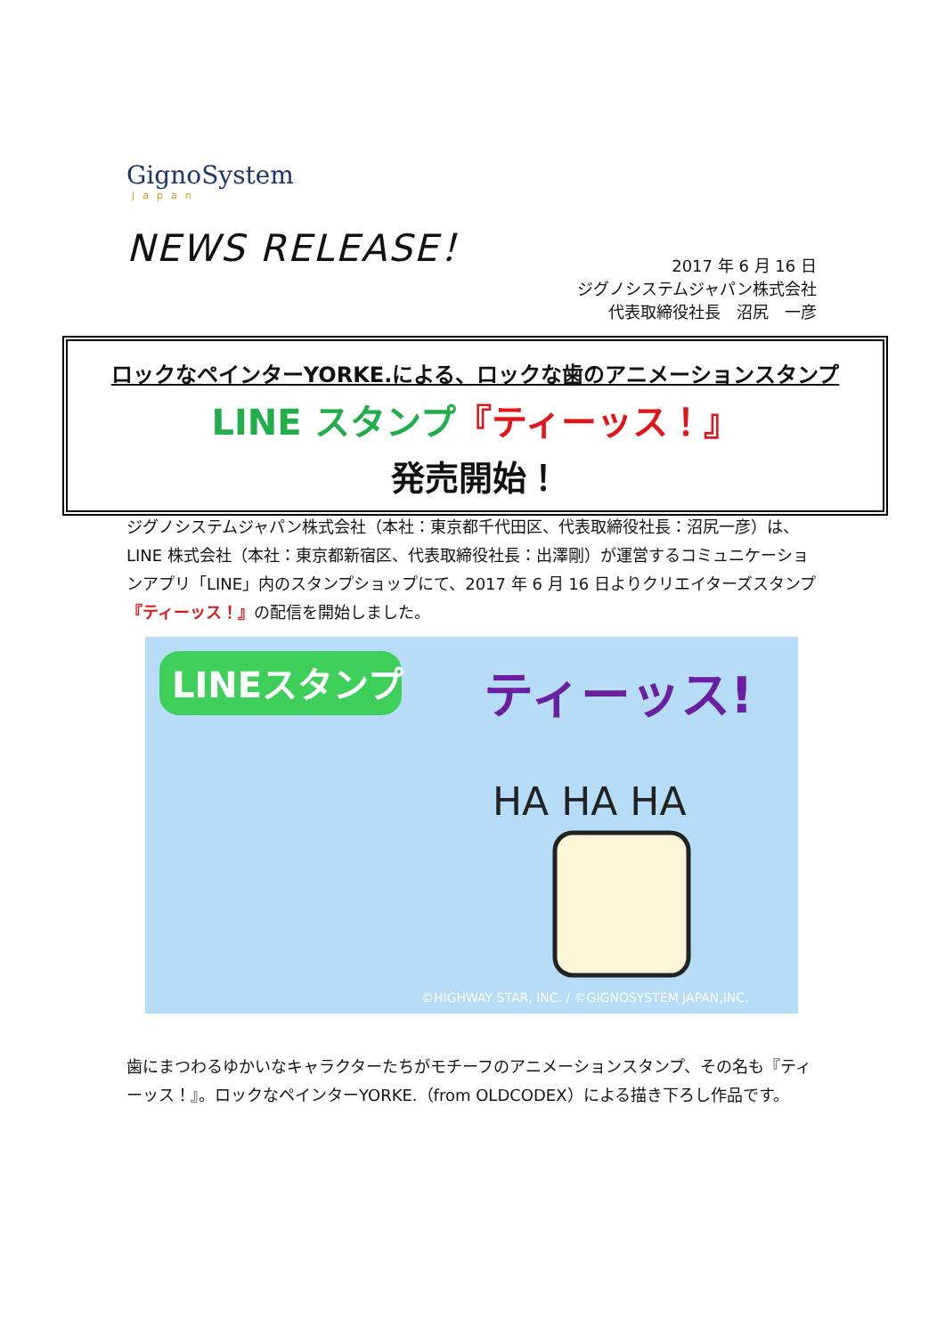GignoSystem
Japan
NEWS RELEASE！
2017 年 6 月 16 日
ジグノシステムジャパン株式会社
代表取締役社長　沼尻　一彦
ロックなペインターYORKE.による、ロックな歯のアニメーションスタンプ
LINE スタンプ『ティーッス！』
発売開始！
ジグノシステムジャパン株式会社（本社：東京都千代田区、代表取締役社長：沼尻一彦）は、LINE 株式会社（本社：東京都新宿区、代表取締役社長：出澤剛）が運営するコミュニケーションアプリ「LINE」内のスタンプショップにて、2017 年 6 月 16 日よりクリエイターズスタンプ『ティーッス！』の配信を開始しました。
LINEスタンプ
ティーッス!
HA HA HA
©HIGHWAY STAR, INC. / ©GIGNOSYSTEM JAPAN,INC.
歯にまつわるゆかいなキャラクターたちがモチーフのアニメーションスタンプ、その名も『ティーッス！』。ロックなペインターYORKE.（from OLDCODEX）による描き下ろし作品です。